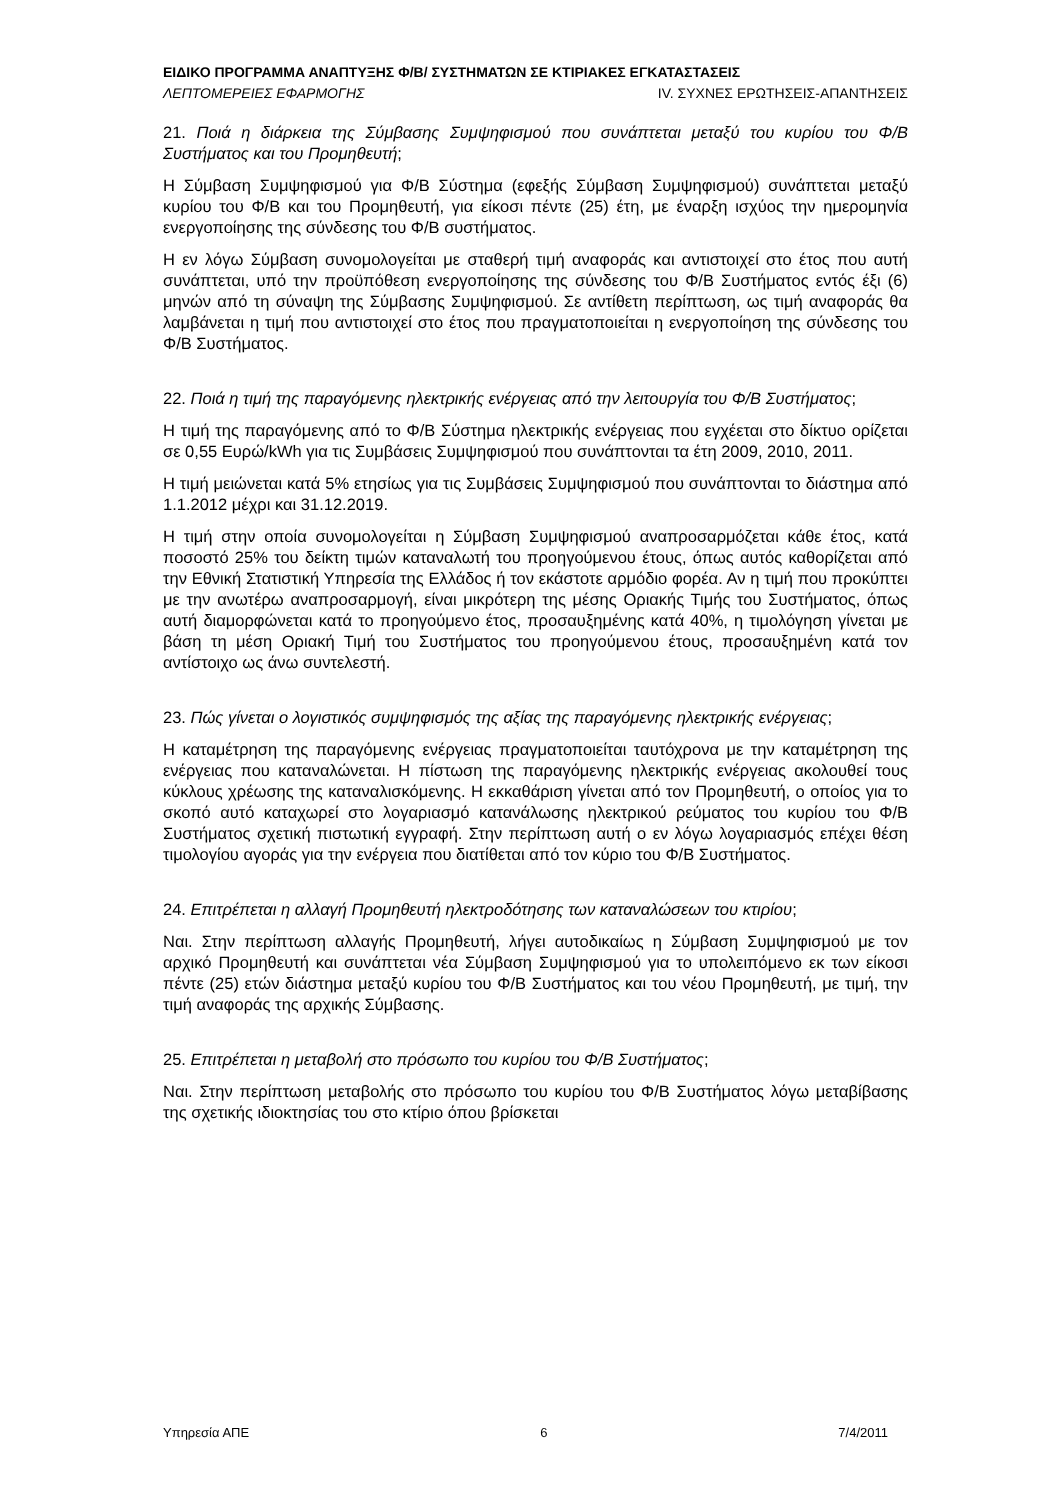ΕΙΔΙΚΟ ΠΡΟΓΡΑΜΜΑ ΑΝΑΠΤΥΞΗΣ Φ/Β/ ΣΥΣΤΗΜΑΤΩΝ ΣΕ ΚΤΙΡΙΑΚΕΣ ΕΓΚΑΤΑΣΤΑΣΕΙΣ
ΛΕΠΤΟΜΕΡΕΙΕΣ ΕΦΑΡΜΟΓΗΣ IV. ΣΥΧΝΕΣ ΕΡΩΤΗΣΕΙΣ-ΑΠΑΝΤΗΣΕΙΣ
21. Ποιά η διάρκεια της Σύμβασης Συμψηφισμού που συνάπτεται μεταξύ του κυρίου του Φ/Β Συστήματος και του Προμηθευτή;
Η Σύμβαση Συμψηφισμού για Φ/Β Σύστημα (εφεξής Σύμβαση Συμψηφισμού) συνάπτεται μεταξύ κυρίου του Φ/Β και του Προμηθευτή, για είκοσι πέντε (25) έτη, με έναρξη ισχύος την ημερομηνία ενεργοποίησης της σύνδεσης του Φ/Β συστήματος.
Η εν λόγω Σύμβαση συνομολογείται με σταθερή τιμή αναφοράς και αντιστοιχεί στο έτος που αυτή συνάπτεται, υπό την προϋπόθεση ενεργοποίησης της σύνδεσης του Φ/Β Συστήματος εντός έξι (6) μηνών από τη σύναψη της Σύμβασης Συμψηφισμού. Σε αντίθετη περίπτωση, ως τιμή αναφοράς θα λαμβάνεται η τιμή που αντιστοιχεί στο έτος που πραγματοποιείται η ενεργοποίηση της σύνδεσης του Φ/Β Συστήματος.
22. Ποιά η τιμή της παραγόμενης ηλεκτρικής ενέργειας από την λειτουργία του Φ/Β Συστήματος;
Η τιμή της παραγόμενης από το Φ/Β Σύστημα ηλεκτρικής ενέργειας που εγχέεται στο δίκτυο ορίζεται σε 0,55 Ευρώ/kWh για τις Συμβάσεις Συμψηφισμού που συνάπτονται τα έτη 2009, 2010, 2011.
Η τιμή μειώνεται κατά 5% ετησίως για τις Συμβάσεις Συμψηφισμού που συνάπτονται το διάστημα από 1.1.2012 μέχρι και 31.12.2019.
Η τιμή στην οποία συνομολογείται η Σύμβαση Συμψηφισμού αναπροσαρμόζεται κάθε έτος, κατά ποσοστό 25% του δείκτη τιμών καταναλωτή του προηγούμενου έτους, όπως αυτός καθορίζεται από την Εθνική Στατιστική Υπηρεσία της Ελλάδος ή τον εκάστοτε αρμόδιο φορέα. Αν η τιμή που προκύπτει με την ανωτέρω αναπροσαρμογή, είναι μικρότερη της μέσης Οριακής Τιμής του Συστήματος, όπως αυτή διαμορφώνεται κατά το προηγούμενο έτος, προσαυξημένης κατά 40%, η τιμολόγηση γίνεται με βάση τη μέση Οριακή Τιμή του Συστήματος του προηγούμενου έτους, προσαυξημένη κατά τον αντίστοιχο ως άνω συντελεστή.
23. Πώς γίνεται ο λογιστικός συμψηφισμός της αξίας της παραγόμενης ηλεκτρικής ενέργειας;
Η καταμέτρηση της παραγόμενης ενέργειας πραγματοποιείται ταυτόχρονα με την καταμέτρηση της ενέργειας που καταναλώνεται. Η πίστωση της παραγόμενης ηλεκτρικής ενέργειας ακολουθεί τους κύκλους χρέωσης της καταναλισκόμενης. Η εκκαθάριση γίνεται από τον Προμηθευτή, ο οποίος για το σκοπό αυτό καταχωρεί στο λογαριασμό κατανάλωσης ηλεκτρικού ρεύματος του κυρίου του Φ/Β Συστήματος σχετική πιστωτική εγγραφή. Στην περίπτωση αυτή ο εν λόγω λογαριασμός επέχει θέση τιμολογίου αγοράς για την ενέργεια που διατίθεται από τον κύριο του Φ/Β Συστήματος.
24. Επιτρέπεται η αλλαγή Προμηθευτή ηλεκτροδότησης των καταναλώσεων του κτιρίου;
Ναι. Στην περίπτωση αλλαγής Προμηθευτή, λήγει αυτοδικαίως η Σύμβαση Συμψηφισμού με τον αρχικό Προμηθευτή και συνάπτεται νέα Σύμβαση Συμψηφισμού για το υπολειπόμενο εκ των είκοσι πέντε (25) ετών διάστημα μεταξύ κυρίου του Φ/Β Συστήματος και του νέου Προμηθευτή, με τιμή, την τιμή αναφοράς της αρχικής Σύμβασης.
25. Επιτρέπεται η μεταβολή στο πρόσωπο του κυρίου του Φ/Β Συστήματος;
Ναι. Στην περίπτωση μεταβολής στο πρόσωπο του κυρίου του Φ/Β Συστήματος λόγω μεταβίβασης της σχετικής ιδιοκτησίας του στο κτίριο όπου βρίσκεται
Υπηρεσία ΑΠΕ 6 7/4/2011